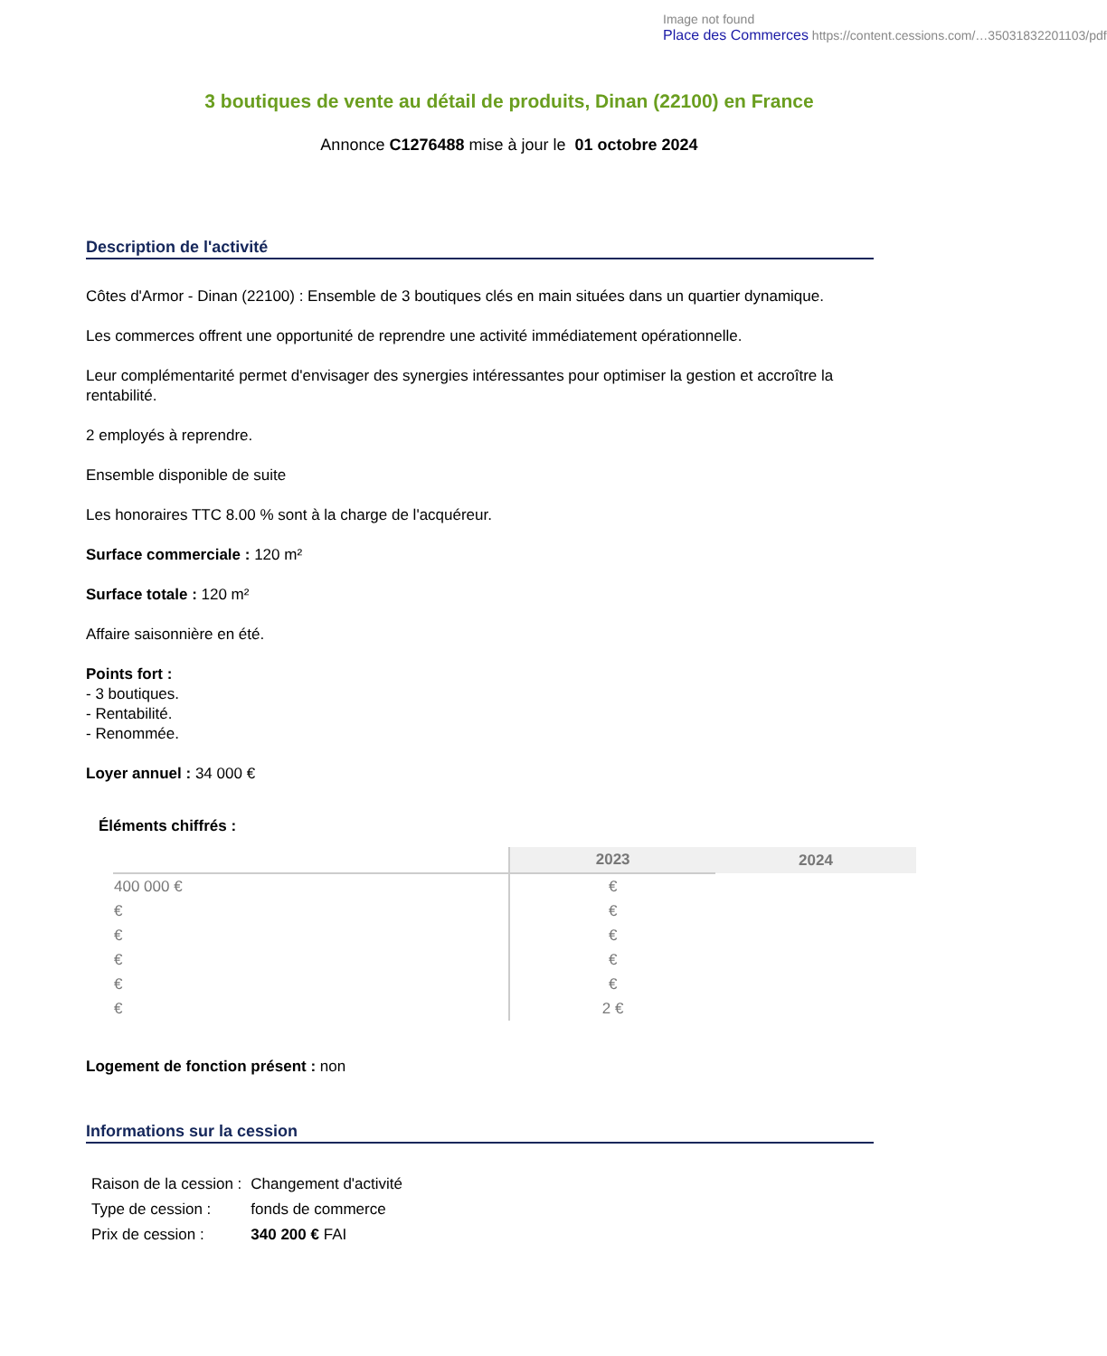Image not found
Place des Commerces https://content.cessions.com/…35031832201103/pdf
3 boutiques de vente au détail de produits, Dinan (22100) en France
Annonce C1276488 mise à jour le 01 octobre 2024
Description de l'activité
Côtes d'Armor - Dinan (22100) : Ensemble de 3 boutiques clés en main situées dans un quartier dynamique.
Les commerces offrent une opportunité de reprendre une activité immédiatement opérationnelle.
Leur complémentarité permet d'envisager des synergies intéressantes pour optimiser la gestion et accroître la rentabilité.
2 employés à reprendre.
Ensemble disponible de suite
Les honoraires TTC 8.00 % sont à la charge de l'acquéreur.
Surface commerciale : 120 m²
Surface totale : 120 m²
Affaire saisonnière en été.
Points fort :
- 3 boutiques.
- Rentabilité.
- Renommée.
Loyer annuel : 34 000 €
Éléments chiffrés :
| | 2023 | 2024 |
| --- | --- | --- |
| 400 000 € | € | |
| € | € | |
| € | € | |
| € | € | |
| € | € | |
| € | 2 € | |
Logement de fonction présent : non
Informations sur la cession
| Raison de la cession : | Changement d'activité |
| Type de cession : | fonds de commerce |
| Prix de cession : | 340 200 € FAI |